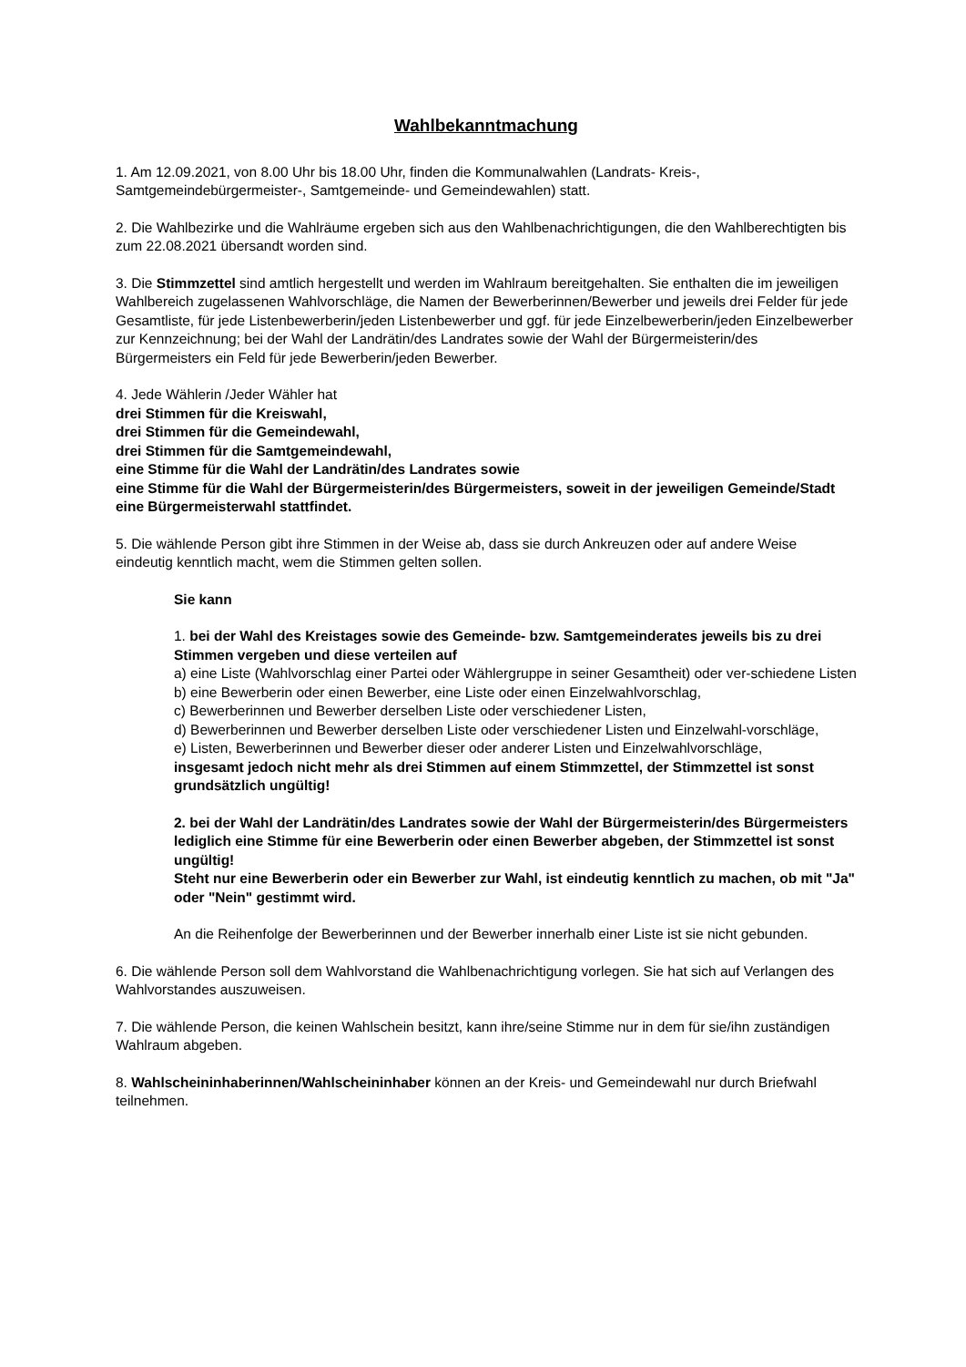Wahlbekanntmachung
1. Am 12.09.2021, von 8.00 Uhr bis 18.00 Uhr, finden die Kommunalwahlen (Landrats- Kreis-, Samtgemeindebürgermeister-, Samtgemeinde- und Gemeindewahlen) statt.
2. Die Wahlbezirke und die Wahlräume ergeben sich aus den Wahlbenachrichtigungen, die den Wahlberechtigten bis zum 22.08.2021 übersandt worden sind.
3. Die Stimmzettel sind amtlich hergestellt und werden im Wahlraum bereitgehalten. Sie enthalten die im jeweiligen Wahlbereich zugelassenen Wahlvorschläge, die Namen der Bewerberinnen/Bewerber und jeweils drei Felder für jede Gesamtliste, für jede Listenbewerberin/jeden Listenbewerber und ggf. für jede Einzelbewerberin/jeden Einzelbewerber zur Kennzeichnung; bei der Wahl der Landrätin/des Landrates sowie der Wahl der Bürgermeisterin/des Bürgermeisters ein Feld für jede Bewerberin/jeden Bewerber.
4. Jede Wählerin /Jeder Wähler hat
drei Stimmen für die Kreiswahl,
drei Stimmen für die Gemeindewahl,
drei Stimmen für die Samtgemeindewahl,
eine Stimme für die Wahl der Landrätin/des Landrates sowie
eine Stimme für die Wahl der Bürgermeisterin/des Bürgermeisters, soweit in der jeweiligen Gemeinde/Stadt eine Bürgermeisterwahl stattfindet.
5. Die wählende Person gibt ihre Stimmen in der Weise ab, dass sie durch Ankreuzen oder auf andere Weise eindeutig kenntlich macht, wem die Stimmen gelten sollen.
Sie kann
1. bei der Wahl des Kreistages sowie des Gemeinde- bzw. Samtgemeinderates jeweils bis zu drei Stimmen vergeben und diese verteilen auf
a) eine Liste (Wahlvorschlag einer Partei oder Wählergruppe in seiner Gesamtheit) oder ver-schiedene Listen
b) eine Bewerberin oder einen Bewerber, eine Liste oder einen Einzelwahlvorschlag,
c) Bewerberinnen und Bewerber derselben Liste oder verschiedener Listen,
d) Bewerberinnen und Bewerber derselben Liste oder verschiedener Listen und Einzelwahl-vorschläge,
e) Listen, Bewerberinnen und Bewerber dieser oder anderer Listen und Einzelwahlvorschläge,
insgesamt jedoch nicht mehr als drei Stimmen auf einem Stimmzettel, der Stimmzettel ist sonst grundsätzlich ungültig!
2. bei der Wahl der Landrätin/des Landrates sowie der Wahl der Bürgermeisterin/des Bürgermeisters lediglich eine Stimme für eine Bewerberin oder einen Bewerber abgeben, der Stimmzettel ist sonst ungültig!
Steht nur eine Bewerberin oder ein Bewerber zur Wahl, ist eindeutig kenntlich zu machen, ob mit "Ja" oder "Nein" gestimmt wird.
An die Reihenfolge der Bewerberinnen und der Bewerber innerhalb einer Liste ist sie nicht gebunden.
6. Die wählende Person soll dem Wahlvorstand die Wahlbenachrichtigung vorlegen. Sie hat sich auf Verlangen des Wahlvorstandes auszuweisen.
7. Die wählende Person, die keinen Wahlschein besitzt, kann ihre/seine Stimme nur in dem für sie/ihn zuständigen Wahlraum abgeben.
8. Wahlscheininhaberinnen/Wahlscheininhaber können an der Kreis- und Gemeindewahl nur durch Briefwahl teilnehmen.